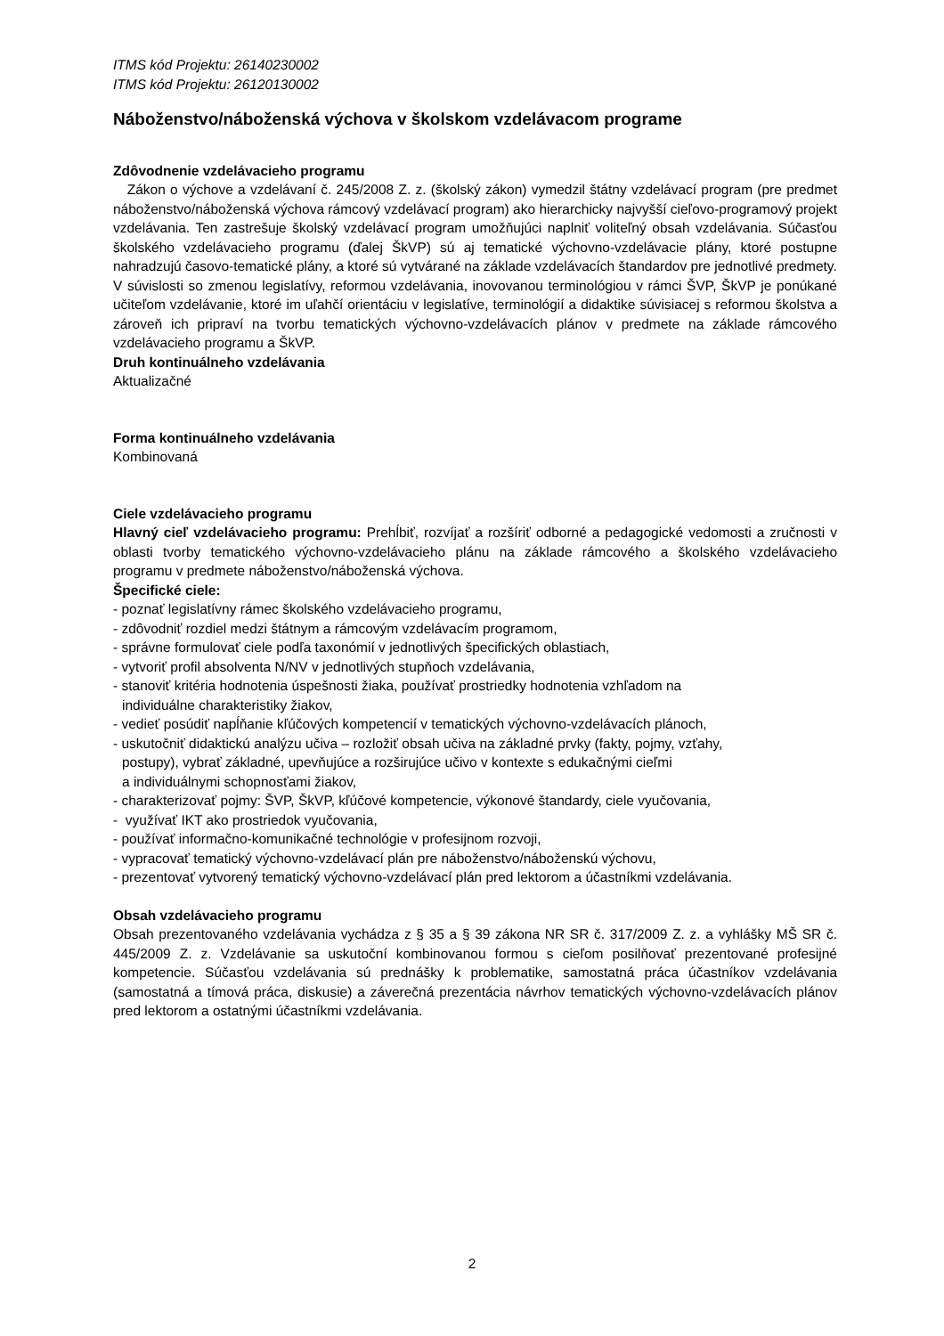ITMS kód Projektu: 26140230002
ITMS kód Projektu: 26120130002
Náboženstvo/náboženská výchova v školskom vzdelávacom programe
Zdôvodnenie vzdelávacieho programu
Zákon o výchove a vzdelávaní č. 245/2008 Z. z. (školský zákon) vymedzil štátny vzdelávací program (pre predmet náboženstvo/náboženská výchova rámcový vzdelávací program) ako hierarchicky najvyšší cieľovo-programový projekt vzdelávania. Ten zastrešuje školský vzdelávací program umožňujúci naplniť voliteľný obsah vzdelávania. Súčasťou školského vzdelávacieho programu (ďalej ŠkVP) sú aj tematické výchovno-vzdelávacie plány, ktoré postupne nahradzujú časovo-tematické plány, a ktoré sú vytvárané na základe vzdelávacích štandardov pre jednotlivé predmety.
V súvislosti so zmenou legislatívy, reformou vzdelávania, inovovanou terminológiou v rámci ŠVP, ŠkVP je ponúkané učiteľom vzdelávanie, ktoré im uľahčí orientáciu v legislatíve, terminológií a didaktike súvisiacej s reformou školstva a zároveň ich pripraví na tvorbu tematických výchovno-vzdelávacích plánov v predmete na základe rámcového vzdelávacieho programu a ŠkVP.
Druh kontinuálneho vzdelávania
Aktualizačné
Forma kontinuálneho vzdelávania
Kombinovaná
Ciele vzdelávacieho programu
Hlavný cieľ vzdelávacieho programu: Prehĺbiť, rozvíjať a rozšíriť odborné a pedagogické vedomosti a zručnosti v oblasti tvorby tematického výchovno-vzdelávacieho plánu na základe rámcového a školského vzdelávacieho programu v predmete náboženstvo/náboženská výchova.
Špecifické ciele:
- poznať legislatívny rámec školského vzdelávacieho programu,
- zdôvodniť rozdiel medzi štátnym a rámcovým vzdelávacím programom,
- správne formulovať ciele podľa taxonómií v jednotlivých špecifických oblastiach,
- vytvoriť profil absolventa N/NV v jednotlivých stupňoch vzdelávania,
- stanoviť kritéria hodnotenia úspešnosti žiaka, používať prostriedky hodnotenia vzhľadom na
individuálne charakteristiky žiakov,
- vedieť posúdiť napĺňanie kľúčových kompetencií v tematických výchovno-vzdelávacích plánoch,
- uskutočniť didaktickú analýzu učiva – rozložiť obsah učiva na základné prvky (fakty, pojmy, vzťahy,
postupy), vybrať základné, upevňujúce a rozširujúce učivo v kontexte s edukačnými cieľmi
a individuálnymi schopnosťami žiakov,
- charakterizovať pojmy: ŠVP, ŠkVP, kľúčové kompetencie, výkonové štandardy, ciele vyučovania,
- využívať IKT ako prostriedok vyučovania,
- používať informačno-komunikačné technológie v profesijnom rozvoji,
- vypracovať tematický výchovno-vzdelávací plán pre náboženstvo/náboženskú výchovu,
- prezentovať vytvorený tematický výchovno-vzdelávací plán pred lektorom a účastníkmi vzdelávania.
Obsah vzdelávacieho programu
Obsah prezentovaného vzdelávania vychádza z § 35 a § 39 zákona NR SR č. 317/2009 Z. z. a vyhlášky MŠ SR č. 445/2009 Z. z. Vzdelávanie sa uskutoční kombinovanou formou s cieľom posilňovať prezentované profesijné kompetencie. Súčasťou vzdelávania sú prednášky k problematike, samostatná práca účastníkov vzdelávania (samostatná a tímová práca, diskusie) a záverečná prezentácia návrhov tematických výchovno-vzdelávacích plánov pred lektorom a ostatnými účastníkmi vzdelávania.
2